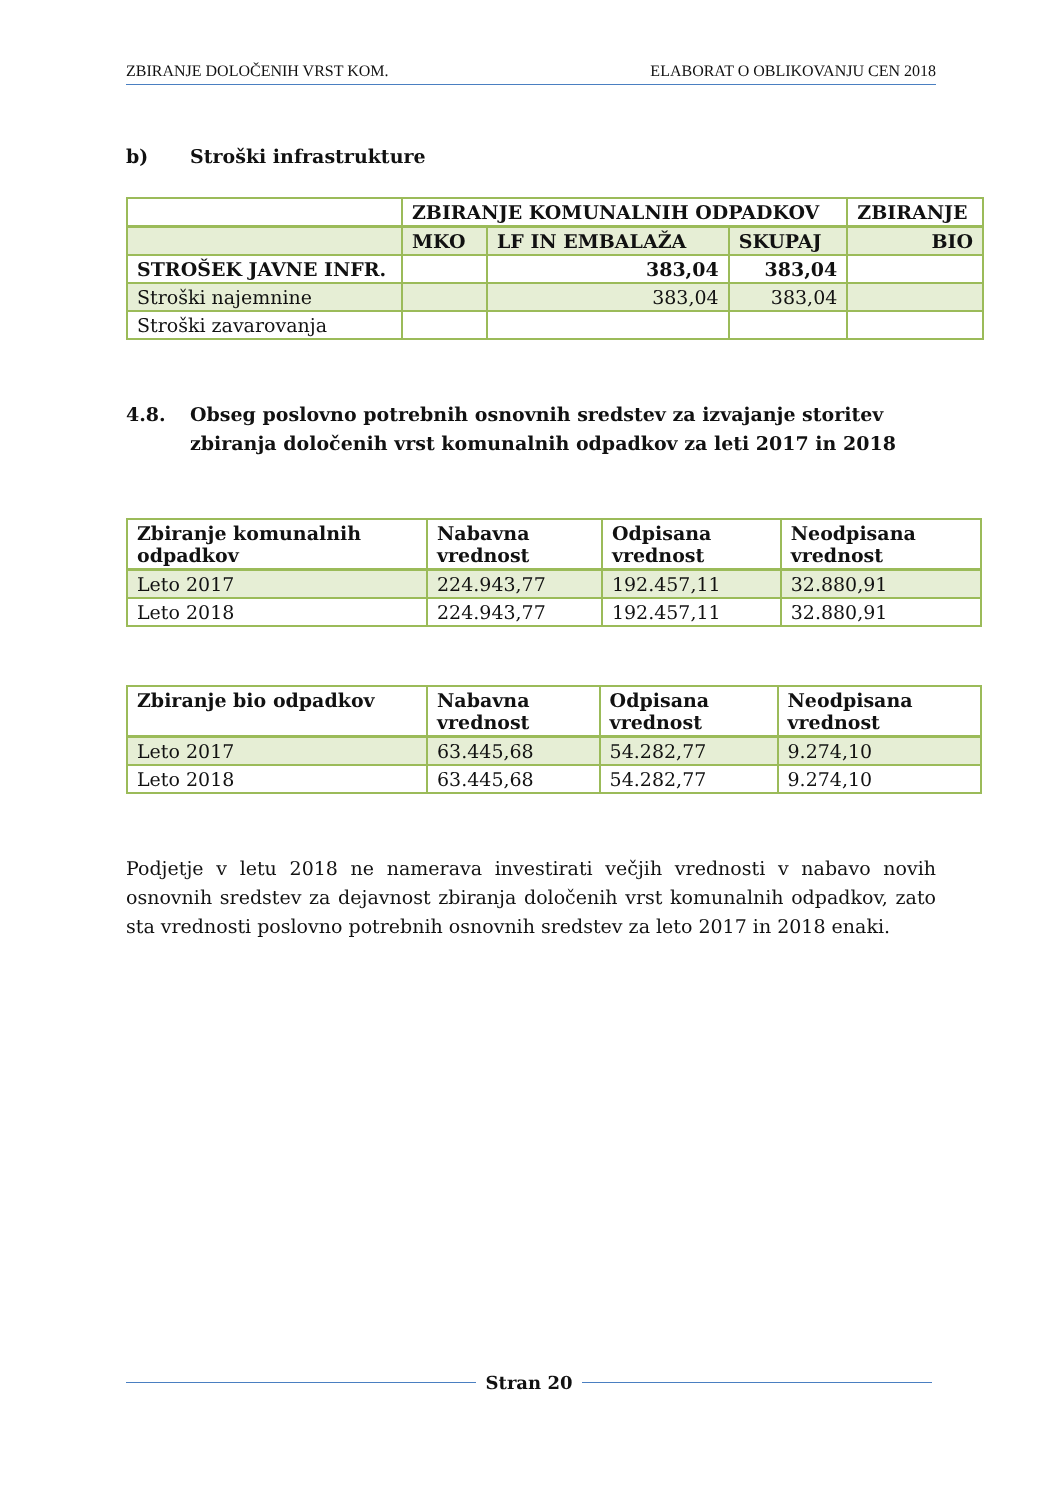ZBIRANJE DOLOČENIH VRST KOM. ELABORAT O OBLIKOVANJU CEN 2018
b) Stroški infrastrukture
| | ZBIRANJE KOMUNALNIH ODPADKOV | | | ZBIRANJE |
| --- | --- | --- | --- | --- |
| | MKO | LF IN EMBALAŽA | SKUPAJ | BIO |
| STROŠEK JAVNE INFR. | | 383,04 | 383,04 | |
| Stroški najemnine | | 383,04 | 383,04 | |
| Stroški zavarovanja | | | | |
4.8. Obseg poslovno potrebnih osnovnih sredstev za izvajanje storitev zbiranja določenih vrst komunalnih odpadkov za leti 2017 in 2018
| Zbiranje komunalnih odpadkov | Nabavna vrednost | Odpisana vrednost | Neodpisana vrednost |
| --- | --- | --- | --- |
| Leto 2017 | 224.943,77 | 192.457,11 | 32.880,91 |
| Leto 2018 | 224.943,77 | 192.457,11 | 32.880,91 |
| Zbiranje bio odpadkov | Nabavna vrednost | Odpisana vrednost | Neodpisana vrednost |
| --- | --- | --- | --- |
| Leto 2017 | 63.445,68 | 54.282,77 | 9.274,10 |
| Leto 2018 | 63.445,68 | 54.282,77 | 9.274,10 |
Podjetje v letu 2018 ne namerava investirati večjih vrednosti v nabavo novih osnovnih sredstev za dejavnost zbiranja določenih vrst komunalnih odpadkov, zato sta vrednosti poslovno potrebnih osnovnih sredstev za leto 2017 in 2018 enaki.
Stran 20